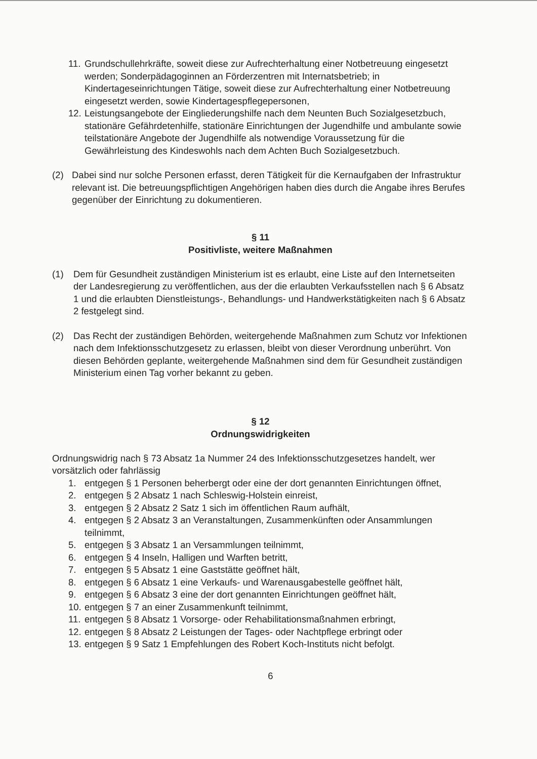11. Grundschullehrkräfte, soweit diese zur Aufrechterhaltung einer Notbetreuung eingesetzt werden; Sonderpädagoginnen an Förderzentren mit Internatsbetrieb; in Kindertageseinrichtungen Tätige, soweit diese zur Aufrechterhaltung einer Notbetreuung eingesetzt werden, sowie Kindertagespflegepersonen,
12. Leistungsangebote der Eingliederungshilfe nach dem Neunten Buch Sozialgesetzbuch, stationäre Gefährdetenhilfe, stationäre Einrichtungen der Jugendhilfe und ambulante sowie teilstationäre Angebote der Jugendhilfe als notwendige Voraussetzung für die Gewährleistung des Kindeswohls nach dem Achten Buch Sozialgesetzbuch.
(2) Dabei sind nur solche Personen erfasst, deren Tätigkeit für die Kernaufgaben der Infrastruktur relevant ist. Die betreuungspflichtigen Angehörigen haben dies durch die Angabe ihres Berufes gegenüber der Einrichtung zu dokumentieren.
§ 11
Positivliste, weitere Maßnahmen
(1) Dem für Gesundheit zuständigen Ministerium ist es erlaubt, eine Liste auf den Internetseiten der Landesregierung zu veröffentlichen, aus der die erlaubten Verkaufsstellen nach § 6 Absatz 1 und die erlaubten Dienstleistungs-, Behandlungs- und Handwerkstätigkeiten nach § 6 Absatz 2 festgelegt sind.
(2) Das Recht der zuständigen Behörden, weitergehende Maßnahmen zum Schutz vor Infektionen nach dem Infektionsschutzgesetz zu erlassen, bleibt von dieser Verordnung unberührt. Von diesen Behörden geplante, weitergehende Maßnahmen sind dem für Gesundheit zuständigen Ministerium einen Tag vorher bekannt zu geben.
§ 12
Ordnungswidrigkeiten
Ordnungswidrig nach § 73 Absatz 1a Nummer 24 des Infektionsschutzgesetzes handelt, wer vorsätzlich oder fahrlässig
1. entgegen § 1 Personen beherbergt oder eine der dort genannten Einrichtungen öffnet,
2. entgegen § 2 Absatz 1 nach Schleswig-Holstein einreist,
3. entgegen § 2 Absatz 2 Satz 1 sich im öffentlichen Raum aufhält,
4. entgegen § 2 Absatz 3 an Veranstaltungen, Zusammenkünften oder Ansammlungen teilnimmt,
5. entgegen § 3 Absatz 1 an Versammlungen teilnimmt,
6. entgegen § 4 Inseln, Halligen und Warften betritt,
7. entgegen § 5 Absatz 1 eine Gaststätte geöffnet hält,
8. entgegen § 6 Absatz 1 eine Verkaufs- und Warenausgabestelle geöffnet hält,
9. entgegen § 6 Absatz 3 eine der dort genannten Einrichtungen geöffnet hält,
10. entgegen § 7 an einer Zusammenkunft teilnimmt,
11. entgegen § 8 Absatz 1 Vorsorge- oder Rehabilitationsmaßnahmen erbringt,
12. entgegen § 8 Absatz 2 Leistungen der Tages- oder Nachtpflege erbringt oder
13. entgegen § 9 Satz 1 Empfehlungen des Robert Koch-Instituts nicht befolgt.
6